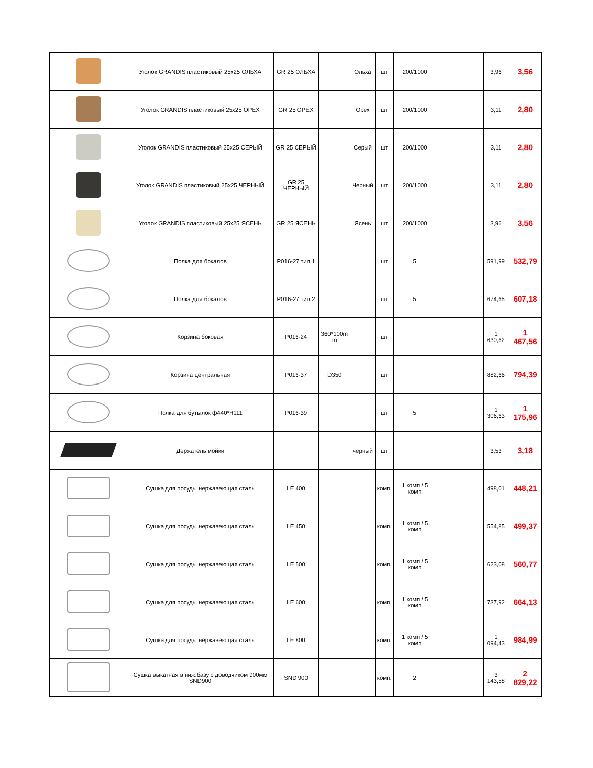| | Уголок GRANDIS пластиковый 25х25 ОЛЬХА | GR 25 ОЛЬХА | | Ольха | шт | 200/1000 | | 3,96 | 3,56 |
| | Уголок GRANDIS пластиковый 25х25 ОРЕХ | GR 25 ОРЕХ | | Орех | шт | 200/1000 | | 3,11 | 2,80 |
| | Уголок GRANDIS пластиковый 25х25 СЕРЫЙ | GR 25 СЕРЫЙ | | Серый | шт | 200/1000 | | 3,11 | 2,80 |
| | Уголок GRANDIS пластиковый 25х25 ЧЕРНЫЙ | GR 25 ЧЕРНЫЙ | | Черный | шт | 200/1000 | | 3,11 | 2,80 |
| | Уголок GRANDIS пластиковый 25х25 ЯСЕНЬ | GR 25 ЯСЕНЬ | | Ясень | шт | 200/1000 | | 3,96 | 3,56 |
| | Полка для бокалов | P016-27 тип 1 | | | шт | 5 | | 591,99 | 532,79 |
| | Полка для бокалов | P016-27 тип 2 | | | шт | 5 | | 674,65 | 607,18 |
| | Корзина боковая | P016-24 | 360*100m m | | шт | | | 1 630,62 | 1 467,56 |
| | Корзина центральная | P016-37 | D350 | | шт | | | 882,66 | 794,39 |
| | Полка для бутылок ф440*H111 | P016-39 | | | шт | 5 | | 1 306,63 | 1 175,96 |
| | Держатель мойки | | | черный | шт | | | 3,53 | 3,18 |
| | Сушка для посуды нержавеющая сталь | LE 400 | | | комп. | 1 комп / 5 комп | | 498,01 | 448,21 |
| | Сушка для посуды нержавеющая сталь | LE 450 | | | комп. | 1 комп / 5 комп | | 554,85 | 499,37 |
| | Сушка для посуды нержавеющая сталь | LE 500 | | | комп. | 1 комп / 5 комп | | 623,08 | 560,77 |
| | Сушка для посуды нержавеющая сталь | LE 600 | | | комп. | 1 комп / 5 комп | | 737,92 | 664,13 |
| | Сушка для посуды нержавеющая сталь | LE 800 | | | комп. | 1 комп / 5 комп | | 1 094,43 | 984,99 |
| | Сушка выкатная в ниж.базу с доводчиком 900мм SND900 | SND 900 | | | комп. | 2 | | 3 143,58 | 2 829,22 |